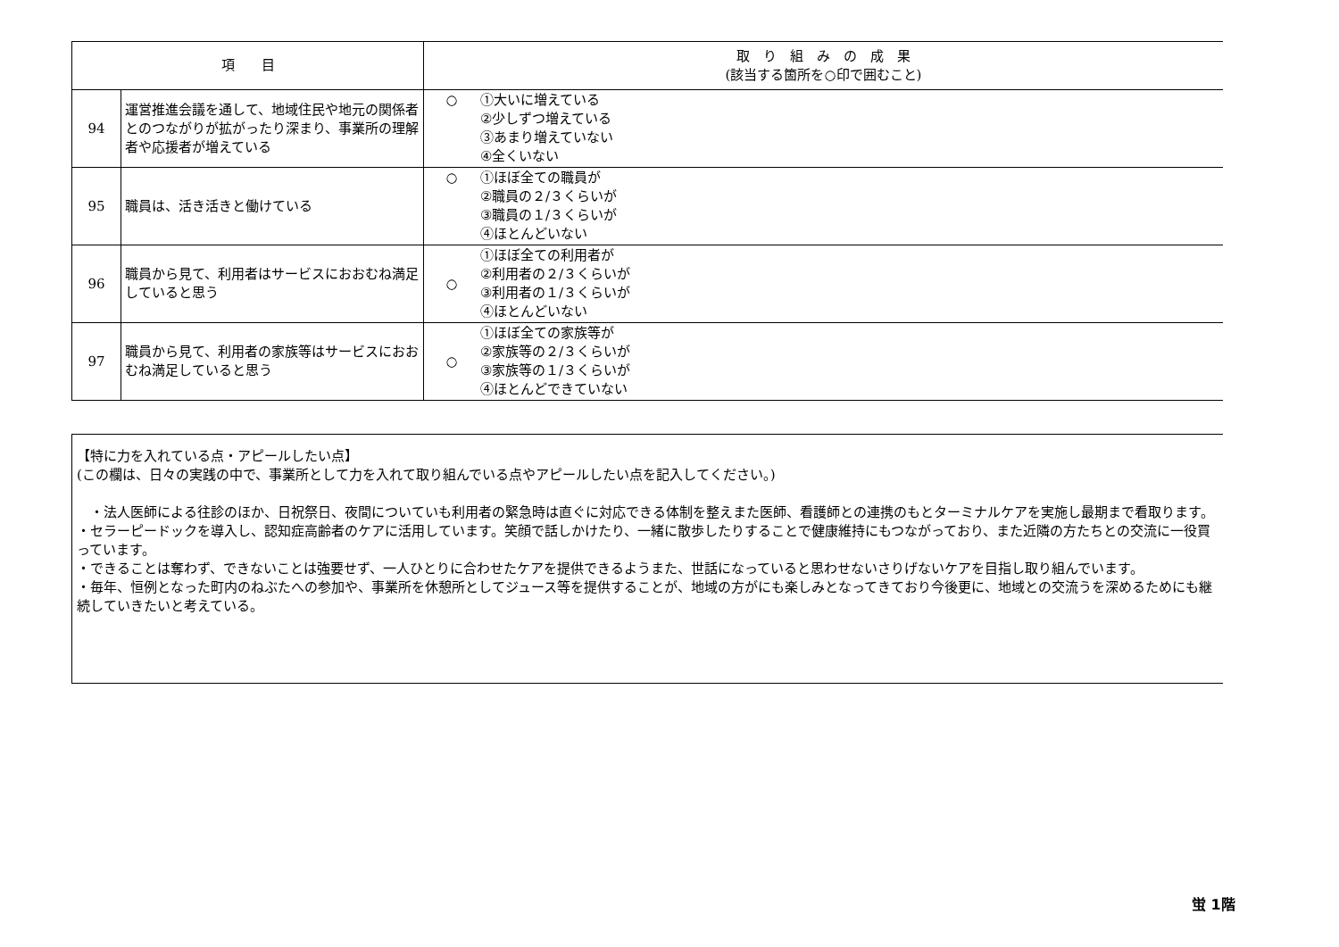| 項 目 | | 取 り 組 み の 成 果 (該当する箇所を○印で囲むこと) | |
| --- | --- | --- | --- |
| 94 | 運営推進会議を通して、地域住民や地元の関係者とのつながりが拡がったり深まり、事業所の理解者や応援者が増えている | ○ | ①大いに増えている ②少しずつ増えている ③あまり増えていない ④全くいない |
| 95 | 職員は、活き活きと働けている | ○ | ①ほぼ全ての職員が ②職員の２/３くらいが ③職員の１/３くらいが ④ほとんどいない |
| 96 | 職員から見て、利用者はサービスにおおむね満足していると思う | ○ | ①ほぼ全ての利用者が ②利用者の２/３くらいが ③利用者の１/３くらいが ④ほとんどいない |
| 97 | 職員から見て、利用者の家族等はサービスにおおむね満足していると思う | ○ | ①ほぼ全ての家族等が ②家族等の２/３くらいが ③家族等の１/３くらいが ④ほとんどできていない |
【特に力を入れている点・アピールしたい点】
(この欄は、日々の実践の中で、事業所として力を入れて取り組んでいる点やアピールしたい点を記入してください。)
　・法人医師による往診のほか、日祝祭日、夜間についていも利用者の緊急時は直ぐに対応できる体制を整えまた医師、看護師との連携のもとターミナルケアを実施し最期まで看取ります。
・セラーピードックを導入し、認知症高齢者のケアに活用しています。笑顔で話しかけたり、一緒に散歩したりすることで健康維持にもつながっており、また近隣の方たちとの交流に一役買っています。
・できることは奪わず、できないことは強要せず、一人ひとりに合わせたケアを提供できるようまた、世話になっていると思わせないさりげないケアを目指し取り組んでいます。
・毎年、恒例となった町内のねぶたへの参加や、事業所を休憩所としてジュース等を提供することが、地域の方がにも楽しみとなってきており今後更に、地域との交流うを深めるためにも継続していきたいと考えている。
蛍 1階